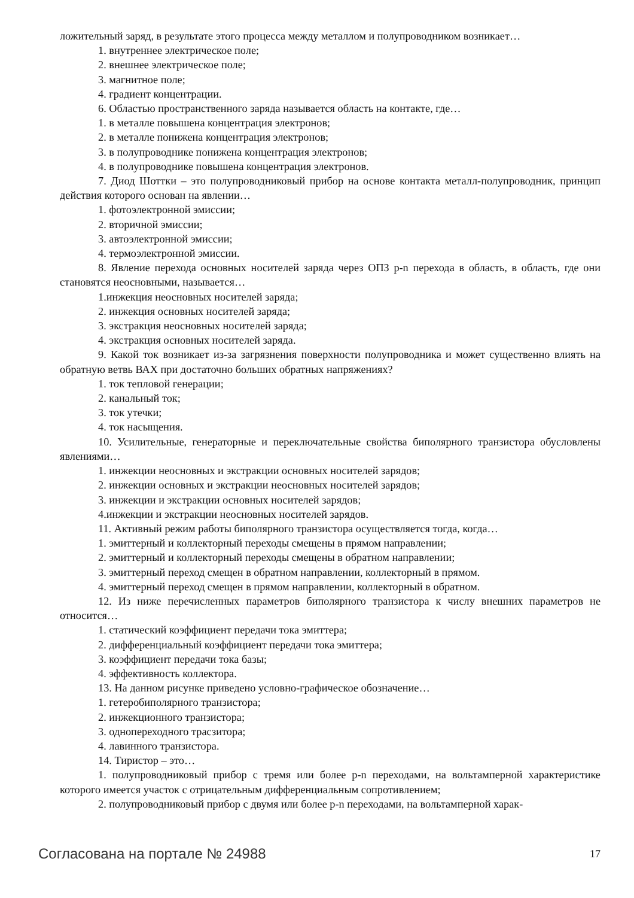ложительный заряд, в результате этого процесса между металлом и полупроводником возникает…
1. внутреннее электрическое поле;
2. внешнее электрическое поле;
3. магнитное поле;
4. градиент концентрации.
6. Областью пространственного заряда называется область на контакте, где…
1. в металле повышена концентрация электронов;
2. в металле понижена концентрация электронов;
3. в полупроводнике понижена концентрация электронов;
4. в полупроводнике повышена концентрация электронов.
7. Диод Шоттки – это полупроводниковый прибор на основе контакта металл-полупроводник, принцип действия которого основан на явлении…
1. фотоэлектронной эмиссии;
2. вторичной эмиссии;
3. автоэлектронной эмиссии;
4. термоэлектронной эмиссии.
8. Явление перехода основных носителей заряда через ОПЗ p-n перехода в область, в область, где они становятся неосновными, называется…
1.инжекция неосновных носителей заряда;
2. инжекция основных носителей заряда;
3. экстракция неосновных носителей заряда;
4. экстракция основных носителей заряда.
9. Какой ток возникает из-за загрязнения поверхности полупроводника и может существенно влиять на обратную ветвь ВАХ при достаточно больших обратных напряжениях?
1. ток тепловой генерации;
2. канальный ток;
3. ток утечки;
4. ток насыщения.
10. Усилительные, генераторные и переключательные свойства биполярного транзистора обусловлены явлениями…
1. инжекции неосновных и экстракции основных носителей зарядов;
2. инжекции основных и экстракции неосновных носителей зарядов;
3. инжекции и экстракции основных носителей зарядов;
4.инжекции и экстракции неосновных носителей зарядов.
11. Активный режим работы биполярного транзистора осуществляется тогда, когда…
1. эмиттерный и коллекторный переходы смещены в прямом направлении;
2. эмиттерный и коллекторный переходы смещены в обратном направлении;
3. эмиттерный переход смещен в обратном направлении, коллекторный в прямом.
4. эмиттерный переход смещен в прямом направлении, коллекторный в обратном.
12. Из ниже перечисленных параметров биполярного транзистора к числу внешних параметров не относится…
1. статический коэффициент передачи тока эмиттера;
2. дифференциальный коэффициент передачи тока эмиттера;
3. коэффициент передачи тока базы;
4. эффективность коллектора.
13. На данном рисунке приведено условно-графическое обозначение…
1. гетеробиполярного транзистора;
2. инжекционного транзистора;
3. однопереходного трасзитора;
4. лавинного транзистора.
14. Тиристор – это…
1. полупроводниковый прибор с тремя или более p-n переходами, на вольтамперной характеристике которого имеется участок с отрицательным дифференциальным сопротивлением;
2. полупроводниковый прибор с двумя или более p-n переходами, на вольтамперной харак-
Согласована на портале № 24988 17